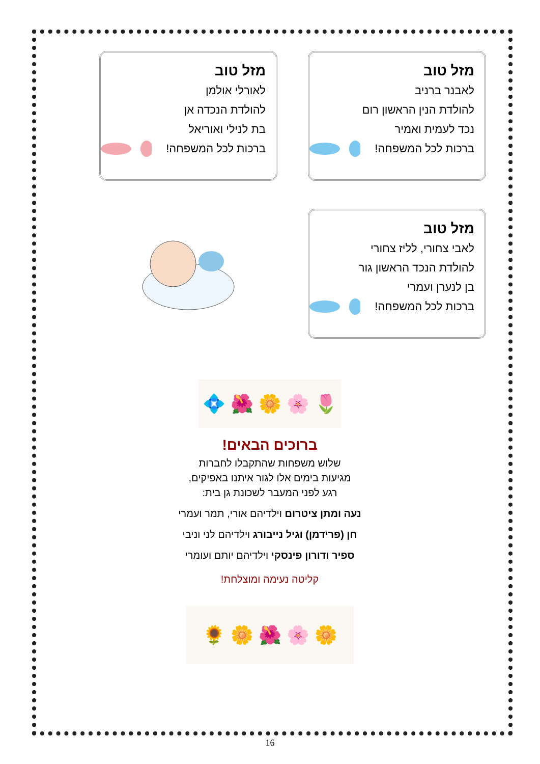מזל טוב
לאבנר ברניב
להולדת הנין הראשון רום
נכד לעמית ואמיר
ברכות לכל המשפחה!
מזל טוב
לאורלי אולמן
להולדת הנכדה אן
בת לנילי ואוריאל
ברכות לכל המשפחה!
מזל טוב
לאבי צחורי, לליז צחורי
להולדת הנכד הראשון גור
בן לנערן ועמרי
ברכות לכל המשפחה!
🌷 🌸 🌼 🌺 💠
ברוכים הבאים!
שלוש משפחות שהתקבלו לחברות
מגיעות בימים אלו לגור איתנו באפיקים,
רגע לפני המעבר לשכונת גן בית:
נעה ומתן ציטרום וילדיהם אורי, תמר ועמרי
חן (פרידמן) וגיל נייבורג וילדיהם לני וניבי
ספיר ודורון פינסקי וילדיהם יותם ועומרי
קליטה נעימה ומוצלחת!
🌼 🌸 🌺 🌼 🌻
16